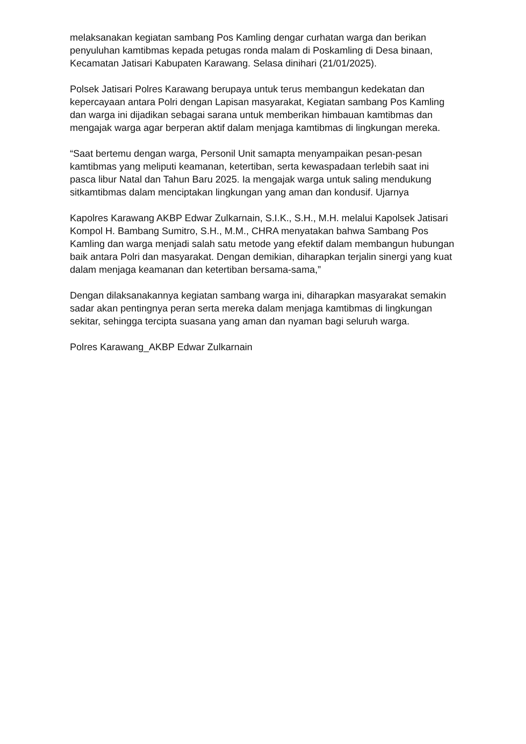melaksanakan kegiatan sambang Pos Kamling dengar curhatan warga dan berikan penyuluhan kamtibmas kepada petugas ronda malam di Poskamling di Desa binaan, Kecamatan Jatisari Kabupaten Karawang. Selasa dinihari (21/01/2025).
Polsek Jatisari Polres Karawang berupaya untuk terus membangun kedekatan dan kepercayaan antara Polri dengan Lapisan masyarakat, Kegiatan sambang Pos Kamling dan warga ini dijadikan sebagai sarana untuk memberikan himbauan kamtibmas dan mengajak warga agar berperan aktif dalam menjaga kamtibmas di lingkungan mereka.
“Saat bertemu dengan warga, Personil Unit samapta menyampaikan pesan-pesan kamtibmas yang meliputi keamanan, ketertiban, serta kewaspadaan terlebih saat ini pasca libur Natal dan Tahun Baru 2025. Ia mengajak warga untuk saling mendukung sitkamtibmas dalam menciptakan lingkungan yang aman dan kondusif. Ujarnya
Kapolres Karawang AKBP Edwar Zulkarnain, S.I.K., S.H., M.H. melalui Kapolsek Jatisari Kompol H. Bambang Sumitro, S.H., M.M., CHRA menyatakan bahwa Sambang Pos Kamling dan warga menjadi salah satu metode yang efektif dalam membangun hubungan baik antara Polri dan masyarakat. Dengan demikian, diharapkan terjalin sinergi yang kuat dalam menjaga keamanan dan ketertiban bersama-sama,”
Dengan dilaksanakannya kegiatan sambang warga ini, diharapkan masyarakat semakin sadar akan pentingnya peran serta mereka dalam menjaga kamtibmas di lingkungan sekitar, sehingga tercipta suasana yang aman dan nyaman bagi seluruh warga.
Polres Karawang_AKBP Edwar Zulkarnain